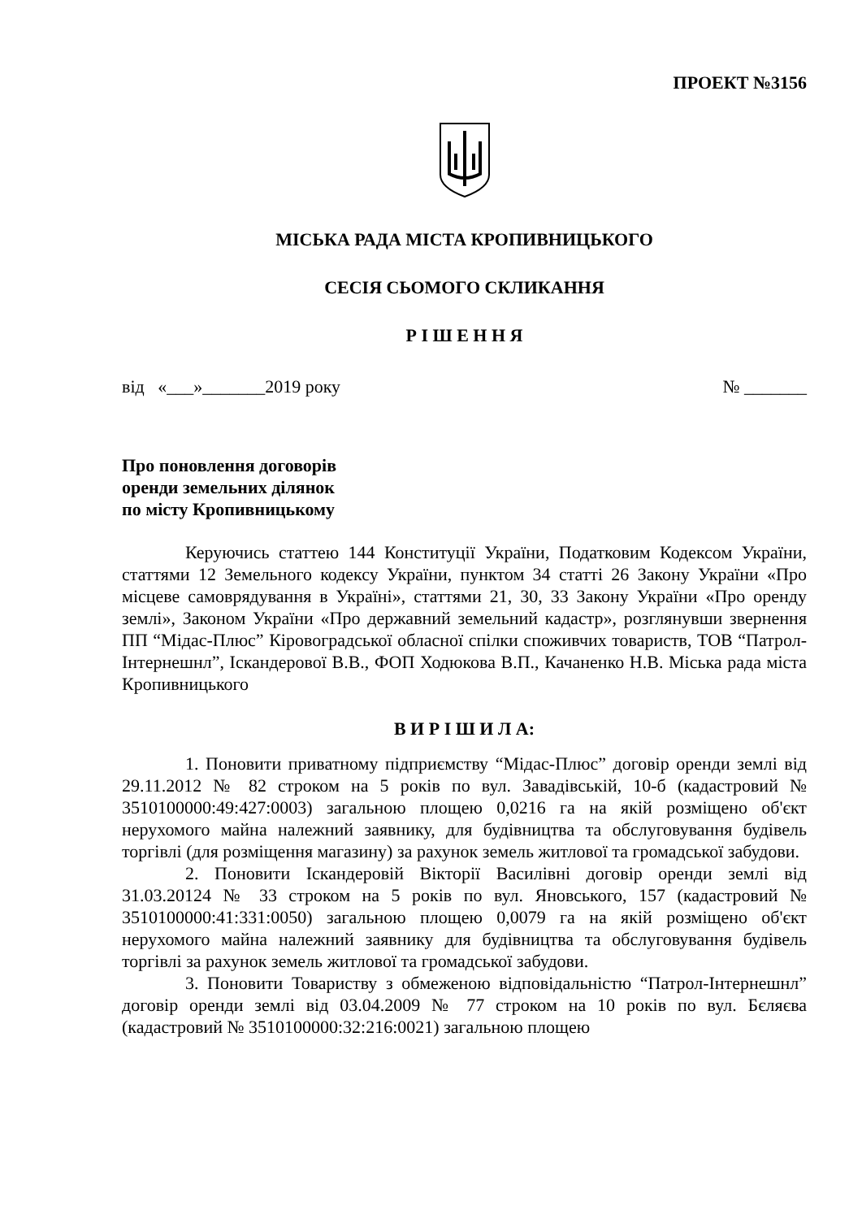ПРОЕКТ №3156
МІСЬКА РАДА МІСТА КРОПИВНИЦЬКОГО
СЕСІЯ СЬОМОГО СКЛИКАННЯ
Р І Ш Е Н Н Я
від «___»_______2019 року № _______
Про поновлення договорів
оренди земельних ділянок
по місту Кропивницькому
Керуючись статтею 144 Конституції України, Податковим Кодексом України, статтями 12 Земельного кодексу України, пунктом 34 статті 26 Закону України «Про місцеве самоврядування в Україні», статтями 21, 30, 33 Закону України «Про оренду землі», Законом України «Про державний земельний кадастр», розглянувши звернення ПП “Мідас-Плюс” Кіровоградської обласної спілки споживчих товариств, ТОВ “Патрол-Інтернешнл”, Іскандерової В.В., ФОП Ходюкова В.П., Качаненко Н.В. Міська рада міста Кропивницького
В И Р І Ш И Л А:
1. Поновити приватному підприємству “Мідас-Плюс” договір оренди землі від 29.11.2012 № 82 строком на 5 років по вул. Завадівській, 10-б (кадастровий № 3510100000:49:427:0003) загальною площею 0,0216 га на якій розміщено об'єкт нерухомого майна належний заявнику, для будівництва та обслуговування будівель торгівлі (для розміщення магазину) за рахунок земель житлової та громадської забудови.
2. Поновити Іскандеровій Вікторії Василівні договір оренди землі від 31.03.20124 № 33 строком на 5 років по вул. Яновського, 157 (кадастровий № 3510100000:41:331:0050) загальною площею 0,0079 га на якій розміщено об'єкт нерухомого майна належний заявнику для будівництва та обслуговування будівель торгівлі за рахунок земель житлової та громадської забудови.
3. Поновити Товариству з обмеженою відповідальністю “Патрол-Інтернешнл” договір оренди землі від 03.04.2009 № 77 строком на 10 років по вул. Бєляєва (кадастровий № 3510100000:32:216:0021) загальною площею